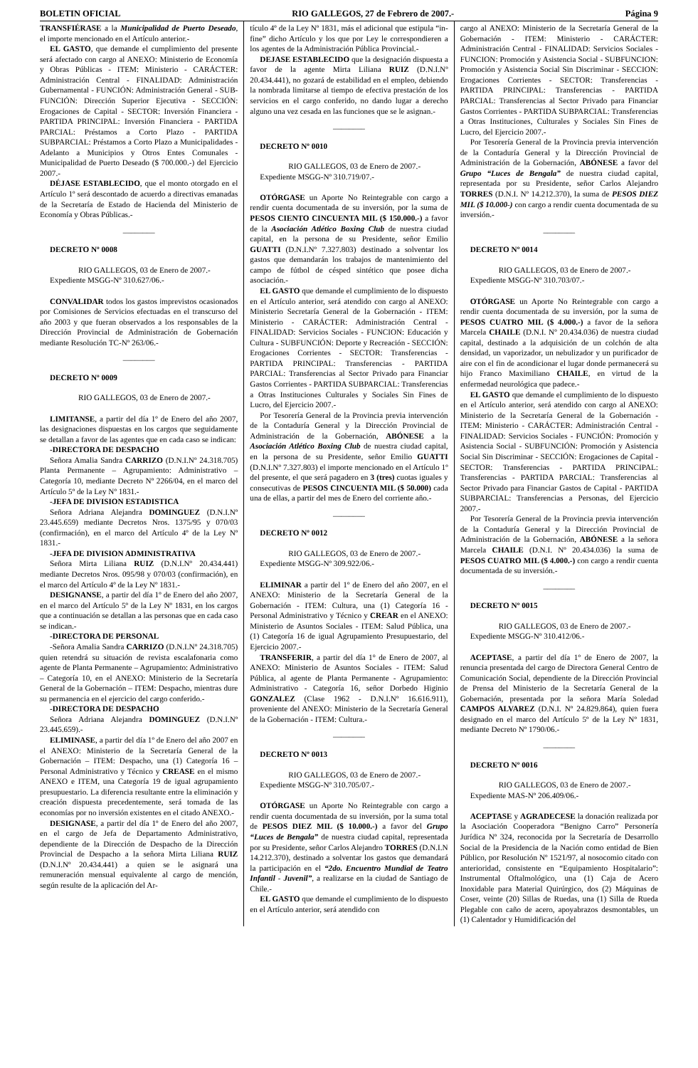BOLETIN OFICIAL RIO GALLEGOS, 27 de Febrero de 2007.- Página 9
TRANSFIÉRASE a la Municipalidad de Puerto Deseado, el importe mencionado en el Artículo anterior.-
EL GASTO, que demande el cumplimiento del presente será afectado con cargo al ANEXO: Ministerio de Economía y Obras Públicas - ITEM: Ministerio - CARÁCTER: Administración Central - FINALIDAD: Administración Gubernamental - FUNCIÓN: Administración General - SUB-FUNCIÓN: Dirección Superior Ejecutiva - SECCIÓN: Erogaciones de Capital - SECTOR: Inversión Financiera - PARTIDA PRINCIPAL: Inversión Financiera - PARTIDA PARCIAL: Préstamos a Corto Plazo - PARTIDA SUBPARCIAL: Préstamos a Corto Plazo a Municipalidades - Adelanto a Municipios y Otros Entes Comunales - Municipalidad de Puerto Deseado ($ 700.000.-) del Ejercicio 2007.-
DÉJASE ESTABLECIDO, que el monto otorgado en el Artículo 1º será descontado de acuerdo a directivas emanadas de la Secretaría de Estado de Hacienda del Ministerio de Economía y Obras Públicas.-
________
DECRETO Nº 0008
RIO GALLEGOS, 03 de Enero de 2007.-
Expediente MSGG-Nº 310.627/06.-
CONVALIDAR todos los gastos imprevistos ocasionados por Comisiones de Servicios efectuadas en el transcurso del año 2003 y que fueran observados a los responsables de la Dirección Provincial de Administración de Gobernación mediante Resolución TC-Nº 263/06.-
________
DECRETO Nº 0009
RIO GALLEGOS, 03 de Enero de 2007.-
LIMITANSE, a partir del día 1º de Enero del año 2007, las designaciones dispuestas en los cargos que seguidamente se detallan a favor de las agentes que en cada caso se indican:
-DIRECTORA DE DESPACHO
Señora Amalia Sandra CARRIZO (D.N.I.Nº 24.318.705) Planta Permanente – Agrupamiento: Administrativo – Categoría 10, mediante Decreto Nº 2266/04, en el marco del Artículo 5º de la Ley Nº 1831.-
-JEFA DE DIVISION ESTADISTICA
Señora Adriana Alejandra DOMINGUEZ (D.N.I.Nº 23.445.659) mediante Decretos Nros. 1375/95 y 070/03 (confirmación), en el marco del Artículo 4º de la Ley Nº 1831.-
-JEFA DE DIVISION ADMINISTRATIVA
Señora Mirta Liliana RUIZ (D.N.I.Nº 20.434.441) mediante Decretos Nros. 095/98 y 070/03 (confirmación), en el marco del Artículo 4º de la Ley Nº 1831.-
DESIGNANSE, a partir del día 1º de Enero del año 2007, en el marco del Artículo 5º de la Ley Nº 1831, en los cargos que a continuación se detallan a las personas que en cada caso se indican.-
-DIRECTORA DE PERSONAL
-Señora Amalia Sandra CARRIZO (D.N.I.Nº 24.318.705) quien retendrá su situación de revista escalafonaria como agente de Planta Permanente – Agrupamiento: Administrativo – Categoría 10, en el ANEXO: Ministerio de la Secretaría General de la Gobernación – ITEM: Despacho, mientras dure su permanencia en el ejercicio del cargo conferido.-
-DIRECTORA DE DESPACHO
Señora Adriana Alejandra DOMINGUEZ (D.N.I.Nº 23.445.659).-
ELIMINASE, a partir del día 1º de Enero del año 2007 en el ANEXO: Ministerio de la Secretaría General de la Gobernación – ITEM: Despacho, una (1) Categoría 16 – Personal Administrativo y Técnico y CREASE en el mismo ANEXO e ITEM, una Categoría 19 de igual agrupamiento presupuestario. La diferencia resultante entre la eliminación y creación dispuesta precedentemente, será tomada de las economías por no inversión existentes en el citado ANEXO.-
DESIGNASE, a partir del día 1º de Enero del año 2007, en el cargo de Jefa de Departamento Administrativo, dependiente de la Dirección de Despacho de la Dirección Provincial de Despacho a la señora Mirta Liliana RUIZ (D.N.I.Nº 20.434.441) a quien se le asignará una remuneración mensual equivalente al cargo de mención, según resulte de la aplicación del Ar-
tículo 4º de la Ley Nº 1831, más el adicional que estipula “in-fine” dicho Artículo y los que por Ley le correspondieren a los agentes de la Administración Pública Provincial.-
DEJASE ESTABLECIDO que la designación dispuesta a favor de la agente Mirta Liliana RUIZ (D.N.I.Nº 20.434.441), no gozará de estabilidad en el empleo, debiendo la nombrada limitarse al tiempo de efectiva prestación de los servicios en el cargo conferido, no dando lugar a derecho alguno una vez cesada en las funciones que se le asignan.-
________
DECRETO Nº 0010
RIO GALLEGOS, 03 de Enero de 2007.-
Expediente MSGG-Nº 310.719/07.-
OTÓRGASE un Aporte No Reintegrable con cargo a rendir cuenta documentada de su inversión, por la suma de PESOS CIENTO CINCUENTA MIL ($ 150.000.-) a favor de la Asociación Atlético Boxing Club de nuestra ciudad capital, en la persona de su Presidente, señor Emilio GUATTI (D.N.I.Nº 7.327.803) destinado a solventar los gastos que demandarán los trabajos de mantenimiento del campo de fútbol de césped sintético que posee dicha asociación.-
EL GASTO que demande el cumplimiento de lo dispuesto en el Artículo anterior, será atendido con cargo al ANEXO: Ministerio Secretaría General de la Gobernación - ITEM: Ministerio - CARÁCTER: Administración Central - FINALIDAD: Servicios Sociales - FUNCION: Educación y Cultura - SUBFUNCIÓN: Deporte y Recreación - SECCIÓN: Erogaciones Corrientes - SECTOR: Transferencias - PARTIDA PRINCIPAL: Transferencias - PARTIDA PARCIAL: Transferencias al Sector Privado para Financiar Gastos Corrientes - PARTIDA SUBPARCIAL: Transferencias a Otras Instituciones Culturales y Sociales Sin Fines de Lucro, del Ejercicio 2007.-
Por Tesorería General de la Provincia previa intervención de la Contaduría General y la Dirección Provincial de Administración de la Gobernación, ABÓNESE a la Asociación Atlético Boxing Club de nuestra ciudad capital, en la persona de su Presidente, señor Emilio GUATTI (D.N.I.Nº 7.327.803) el importe mencionado en el Artículo 1º del presente, el que será pagadero en 3 (tres) cuotas iguales y consecutivas de PESOS CINCUENTA MIL ($ 50.000) cada una de ellas, a partir del mes de Enero del corriente año.-
________
DECRETO Nº 0012
RIO GALLEGOS, 03 de Enero de 2007.-
Expediente MSGG-Nº 309.922/06.-
ELIMINAR a partir del 1º de Enero del año 2007, en el ANEXO: Ministerio de la Secretaría General de la Gobernación - ITEM: Cultura, una (1) Categoría 16 - Personal Administrativo y Técnico y CREAR en el ANEXO: Ministerio de Asuntos Sociales - ITEM: Salud Pública, una (1) Categoría 16 de igual Agrupamiento Presupuestario, del Ejercicio 2007.-
TRANSFERIR, a partir del día 1° de Enero de 2007, al ANEXO: Ministerio de Asuntos Sociales - ITEM: Salud Pública, al agente de Planta Permanente - Agrupamiento: Administrativo - Categoría 16, señor Dorbedo Higinio GONZALEZ (Clase 1962 - D.N.I.Nº 16.616.911), proveniente del ANEXO: Ministerio de la Secretaría General de la Gobernación - ITEM: Cultura.-
________
DECRETO Nº 0013
RIO GALLEGOS, 03 de Enero de 2007.-
Expediente MSGG-Nº 310.705/07.-
OTÓRGASE un Aporte No Reintegrable con cargo a rendir cuenta documentada de su inversión, por la suma total de PESOS DIEZ MIL ($ 10.000.-) a favor del Grupo “Luces de Bengala” de nuestra ciudad capital, representada por su Presidente, señor Carlos Alejandro TORRES (D.N.I.N 14.212.370), destinado a solventar los gastos que demandará la participación en el “2do. Encuentro Mundial de Teatro Infantil - Juvenil”, a realizarse en la ciudad de Santiago de Chile.-
EL GASTO que demande el cumplimiento de lo dispuesto en el Artículo anterior, será atendido con
cargo al ANEXO: Ministerio de la Secretaría General de la Gobernación - ITEM: Ministerio - CARÁCTER: Administración Central - FINALIDAD: Servicios Sociales - FUNCION: Promoción y Asistencia Social - SUBFUNCION: Promoción y Asistencia Social Sin Discriminar - SECCION: Erogaciones Corrientes - SECTOR: Transferencias - PARTIDA PRINCIPAL: Transferencias - PARTIDA PARCIAL: Transferencias al Sector Privado para Financiar Gastos Corrientes - PARTIDA SUBPARCIAL: Transferencias a Otras Instituciones, Culturales y Sociales Sin Fines de Lucro, del Ejercicio 2007.-
Por Tesorería General de la Provincia previa intervención de la Contaduría General y la Dirección Provincial de Administración de la Gobernación, ABÓNESE a favor del Grupo “Luces de Bengala” de nuestra ciudad capital, representada por su Presidente, señor Carlos Alejandro TORRES (D.N.I. Nº 14.212.370), la suma de PESOS DIEZ MIL ($ 10.000-) con cargo a rendir cuenta documentada de su inversión.-
________
DECRETO Nº 0014
RIO GALLEGOS, 03 de Enero de 2007.-
Expediente MSGG-Nº 310.703/07.-
OTÓRGASE un Aporte No Reintegrable con cargo a rendir cuenta documentada de su inversión, por la suma de PESOS CUATRO MIL ($ 4.000.-) a favor de la señora Marcela CHAILE (D.N.I. Nº 20.434.036) de nuestra ciudad capital, destinado a la adquisición de un colchón de alta densidad, un vaporizador, un nebulizador y un purificador de aire con el fin de acondicionar el lugar donde permanecerá su hijo Franco Maximiliano CHAILE, en virtud de la enfermedad neurológica que padece.-
EL GASTO que demande el cumplimiento de lo dispuesto en el Artículo anterior, será atendido con cargo al ANEXO: Ministerio de la Secretaría General de la Gobernación - ITEM: Ministerio - CARÁCTER: Administración Central - FINALIDAD: Servicios Sociales - FUNCIÓN: Promoción y Asistencia Social - SUBFUNCIÓN: Promoción y Asistencia Social Sin Discriminar - SECCIÓN: Erogaciones de Capital - SECTOR: Transferencias - PARTIDA PRINCIPAL: Transferencias - PARTIDA PARCIAL: Transferencias al Sector Privado para Financiar Gastos de Capital - PARTIDA SUBPARCIAL: Transferencias a Personas, del Ejercicio 2007.-
Por Tesorería General de la Provincia previa intervención de la Contaduría General y la Dirección Provincial de Administración de la Gobernación, ABÓNESE a la señora Marcela CHAILE (D.N.I. Nº 20.434.036) la suma de PESOS CUATRO MIL ($ 4.000.-) con cargo a rendir cuenta documentada de su inversión.-
________
DECRETO Nº 0015
RIO GALLEGOS, 03 de Enero de 2007.-
Expediente MSGG-Nº 310.412/06.-
ACEPTASE, a partir del día 1º de Enero de 2007, la renuncia presentada del cargo de Directora General Centro de Comunicación Social, dependiente de la Dirección Provincial de Prensa del Ministerio de la Secretaría General de la Gobernación, presentada por la señora María Soledad CAMPOS ALVAREZ (D.N.I. Nº 24.829.864), quien fuera designado en el marco del Artículo 5º de la Ley Nº 1831, mediante Decreto Nº 1790/06.-
________
DECRETO Nº 0016
RIO GALLEGOS, 03 de Enero de 2007.-
Expediente MAS-Nº 206.409/06.-
ACEPTASE y AGRADECESE la donación realizada por la Asociación Cooperadora “Benigno Carro” Personería Jurídica Nº 324, reconocida por la Secretaría de Desarrollo Social de la Presidencia de la Nación como entidad de Bien Público, por Resolución Nº 1521/97, al nosocomio citado con anterioridad, consistente en “Equipamiento Hospitalario”: Instrumental Oftalmológico, una (1) Caja de Acero Inoxidable para Material Quirúrgico, dos (2) Máquinas de Coser, veinte (20) Sillas de Ruedas, una (1) Silla de Rueda Plegable con caño de acero, apoyabrazos desmontables, un (1) Calentador y Humidificación del